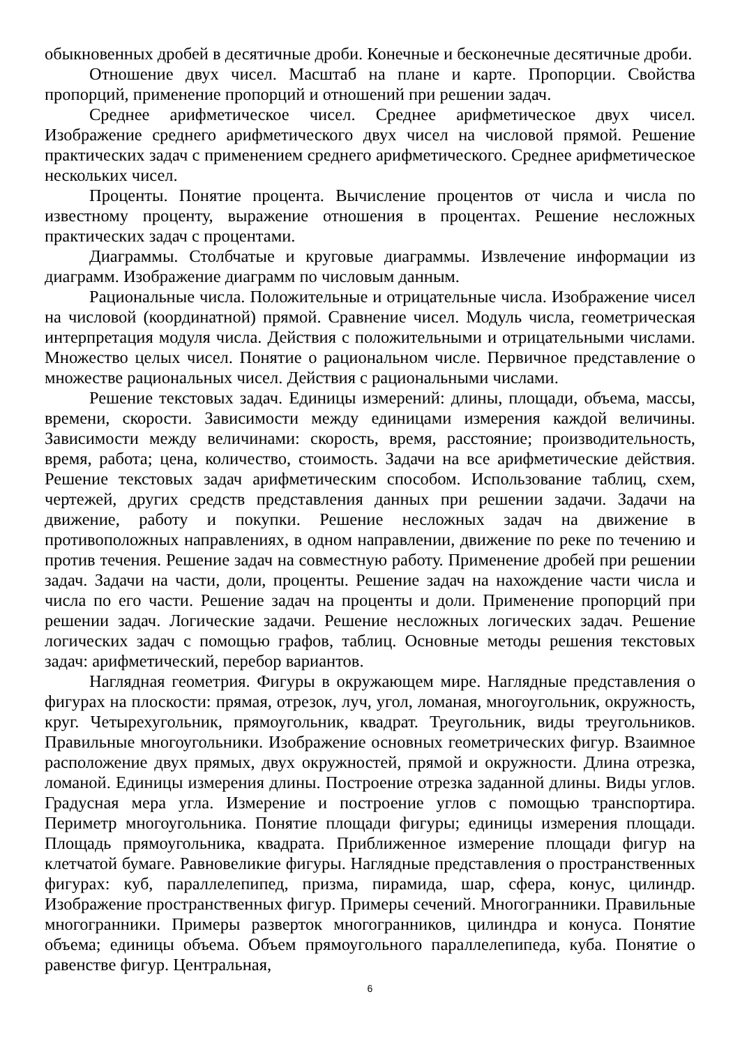обыкновенных дробей в десятичные дроби. Конечные и бесконечные десятичные дроби.
Отношение двух чисел. Масштаб на плане и карте. Пропорции. Свойства пропорций, применение пропорций и отношений при решении задач.
Среднее арифметическое чисел. Среднее арифметическое двух чисел. Изображение среднего арифметического двух чисел на числовой прямой. Решение практических задач с применением среднего арифметического. Среднее арифметическое нескольких чисел.
Проценты. Понятие процента. Вычисление процентов от числа и числа по известному проценту, выражение отношения в процентах. Решение несложных практических задач с процентами.
Диаграммы. Столбчатые и круговые диаграммы. Извлечение информации из диаграмм. Изображение диаграмм по числовым данным.
Рациональные числа. Положительные и отрицательные числа. Изображение чисел на числовой (координатной) прямой. Сравнение чисел. Модуль числа, геометрическая интерпретация модуля числа. Действия с положительными и отрицательными числами. Множество целых чисел. Понятие о рациональном числе. Первичное представление о множестве рациональных чисел. Действия с рациональными числами.
Решение текстовых задач. Единицы измерений: длины, площади, объема, массы, времени, скорости. Зависимости между единицами измерения каждой величины. Зависимости между величинами: скорость, время, расстояние; производительность, время, работа; цена, количество, стоимость. Задачи на все арифметические действия. Решение текстовых задач арифметическим способом. Использование таблиц, схем, чертежей, других средств представления данных при решении задачи. Задачи на движение, работу и покупки. Решение несложных задач на движение в противоположных направлениях, в одном направлении, движение по реке по течению и против течения. Решение задач на совместную работу. Применение дробей при решении задач. Задачи на части, доли, проценты. Решение задач на нахождение части числа и числа по его части. Решение задач на проценты и доли. Применение пропорций при решении задач. Логические задачи. Решение несложных логических задач. Решение логических задач с помощью графов, таблиц. Основные методы решения текстовых задач: арифметический, перебор вариантов.
Наглядная геометрия. Фигуры в окружающем мире. Наглядные представления о фигурах на плоскости: прямая, отрезок, луч, угол, ломаная, многоугольник, окружность, круг. Четырехугольник, прямоугольник, квадрат. Треугольник, виды треугольников. Правильные многоугольники. Изображение основных геометрических фигур. Взаимное расположение двух прямых, двух окружностей, прямой и окружности. Длина отрезка, ломаной. Единицы измерения длины. Построение отрезка заданной длины. Виды углов. Градусная мера угла. Измерение и построение углов с помощью транспортира. Периметр многоугольника. Понятие площади фигуры; единицы измерения площади. Площадь прямоугольника, квадрата. Приближенное измерение площади фигур на клетчатой бумаге. Равновеликие фигуры. Наглядные представления о пространственных фигурах: куб, параллелепипед, призма, пирамида, шар, сфера, конус, цилиндр. Изображение пространственных фигур. Примеры сечений. Многогранники. Правильные многогранники. Примеры разверток многогранников, цилиндра и конуса. Понятие объема; единицы объема. Объем прямоугольного параллелепипеда, куба. Понятие о равенстве фигур. Центральная,
6